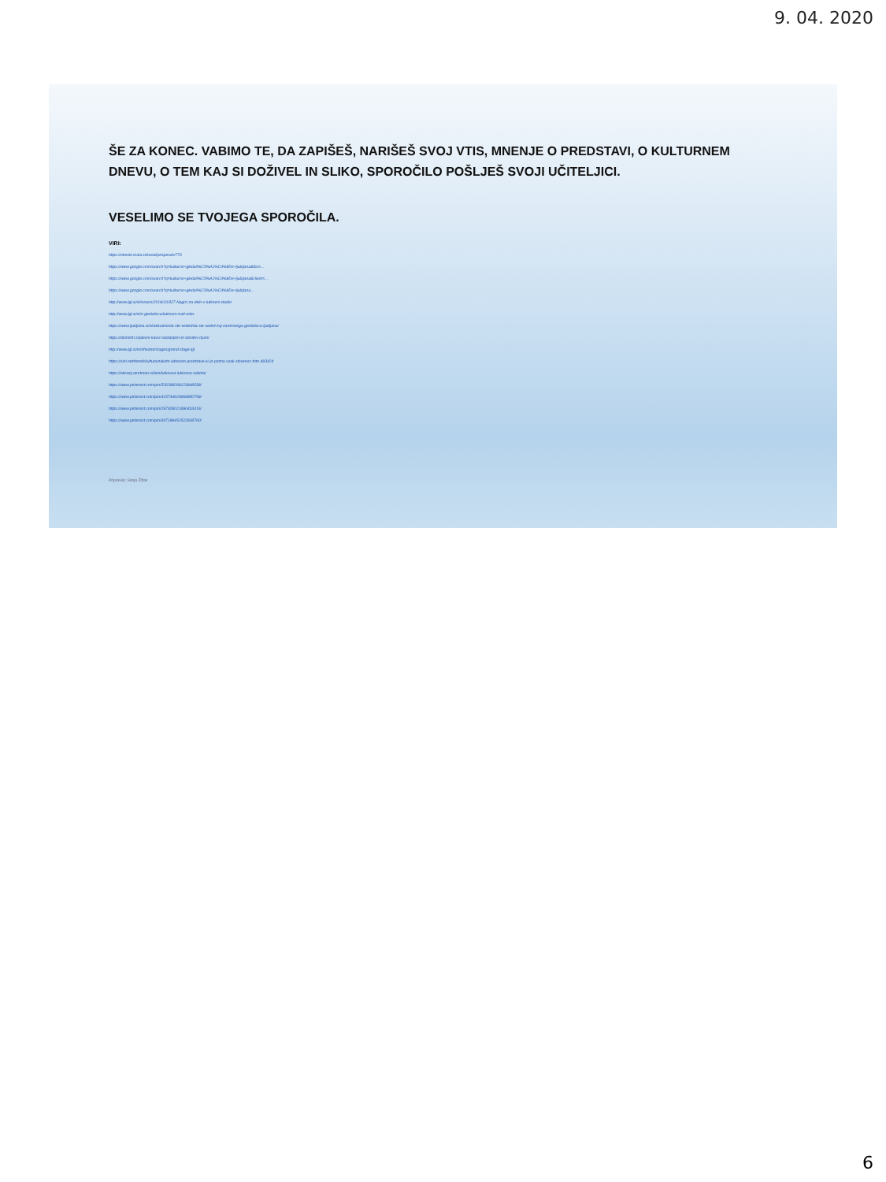9. 04. 2020
ŠE ZA KONEC. VABIMO TE, DA ZAPIŠEŠ, NARIŠEŠ SVOJ VTIS, MNENJE O PREDSTAVI, O KULTURNEM DNEVU, O TEM KAJ SI DOŽIVEL IN SLIKO, SPOROČILO POŠLJEŠ SVOJI UČITELJICI.
VESELIMO SE TVOJEGA SPOROČILA.
VIRI:
https://otroski.mala.si/kanal/prispevek/770
https://www.google.com/search?q=kulturno+gledali%C5%A1%C4%8De+ljubljana&tbs=...
https://www.google.com/search?q=kulturno+gledali%C5%A1%C4%8De+ljubljana&client=...
https://www.google.com/search?q=kulturno+gledali%C5%A1%C4%8De+ljubljana...
http://www.lgl.si/sl/novice/2019/10/327-Nagici-za-delo-v-lutkovni-studio
http://www.lgl.si/sl/o-gledaliscu/lutkovni-mali-oder
https://www.ljubljana.si/sl/aktualno/da-ste-vedeli/da-ste-vedeli-kaj-zanimivega-gledalisca-ljubljana/
https://domintri.si/plesni-kavci-nastanjeni-in-slovitev-njuni/
http://www.lgl.si/en/theatre/stages/grand-stage-lgl
https://siol.net/trendi/kultura/nakrito-lutkovno-predstave-ki-jo-pozna-vsak-slovenec-foto-483424
https://obrazy.amrtreno.si/lelo/lutkovna-lutkovna-sobota/
https://www.pinterest.com/pin/526289268123948538/
https://www.pinterest.com/pin/415744624869950759/
https://www.pinterest.com/pin/297308021890433416/
https://www.pinterest.com/pin/347199452522608760/
Pripravila: Simja Žižek
6